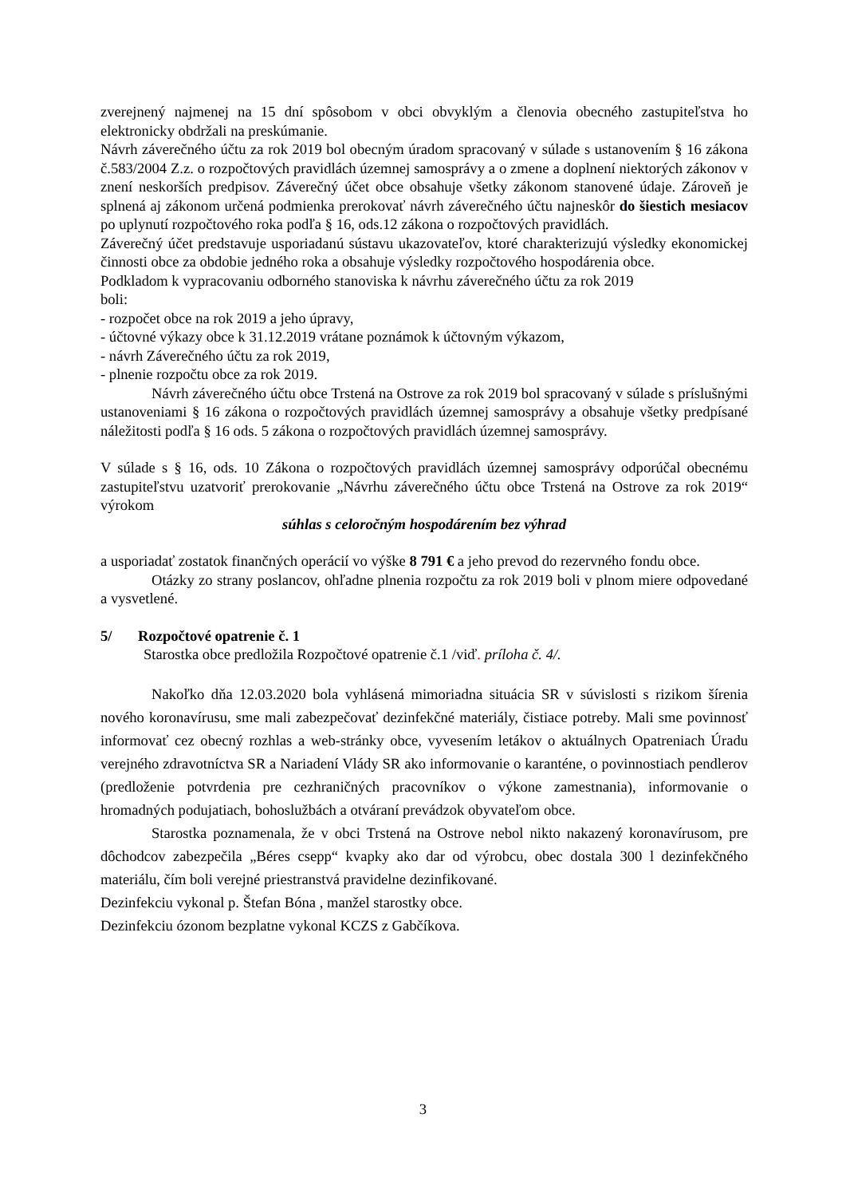zverejnený najmenej na 15 dní spôsobom v obci obvyklým a členovia obecného zastupiteľstva ho elektronicky obdržali na preskúmanie.
Návrh záverečného účtu za rok 2019 bol obecným úradom spracovaný v súlade s ustanovením § 16 zákona č.583/2004 Z.z. o rozpočtových pravidlách územnej samosprávy a o zmene a doplnení niektorých zákonov v znení neskorších predpisov. Záverečný účet obce obsahuje všetky zákonom stanovené údaje. Zároveň je splnená aj zákonom určená podmienka prerokovať návrh záverečného účtu najneskôr do šiestich mesiacov po uplynutí rozpočtového roka podľa § 16, ods.12 zákona o rozpočtových pravidlách.
Záverečný účet predstavuje usporiadanú sústavu ukazovateľov, ktoré charakterizujú výsledky ekonomickej činnosti obce za obdobie jedného roka a obsahuje výsledky rozpočtového hospodárenia obce.
Podkladom k vypracovaniu odborného stanoviska k návrhu záverečného účtu za rok 2019
boli:
- rozpočet obce na rok 2019 a jeho úpravy,
- účtovné výkazy obce k 31.12.2019 vrátane poznámok k účtovným výkazom,
- návrh Záverečného účtu za rok 2019,
- plnenie rozpočtu obce za rok 2019.
Návrh záverečného účtu obce Trstená na Ostrove za rok 2019 bol spracovaný v súlade s príslušnými ustanoveniami § 16 zákona o rozpočtových pravidlách územnej samosprávy a obsahuje všetky predpísané náležitosti podľa § 16 ods. 5 zákona o rozpočtových pravidlách územnej samosprávy.
V súlade s § 16, ods. 10 Zákona o rozpočtových pravidlách územnej samosprávy odporúčal obecnému zastupiteľstvu uzatvoriť prerokovanie „Návrhu záverečného účtu obce Trstená na Ostrove za rok 2019“ výrokom
súhlas s celoročným hospodárením bez výhrad
a usporiadať zostatok finančných operácií vo výške 8 791 € a jeho prevod do rezervného fondu obce.
Otázky zo strany poslancov, ohľadne plnenia rozpočtu za rok 2019 boli v plnom miere odpovedané a vysvetlené.
5/ Rozpočtové opatrenie č. 1
Starostka obce predložila Rozpočtové opatrenie č.1 /viď. príloha č. 4/.
Nakoľko dňa 12.03.2020 bola vyhlásená mimoriadna situácia SR v súvislosti s rizikom šírenia nového koronavírusu, sme mali zabezpečovať dezinfekčné materiály, čistiace potreby. Mali sme povinnosť informovať cez obecný rozhlas a web-stránky obce, vyvesením letákov o aktuálnych Opatreniach Úradu verejného zdravotníctva SR a Nariadení Vlády SR ako informovanie o karanténe, o povinnostiach pendlerov (predloženie potvrdenia pre cezhraničných pracovníkov o výkone zamestnania), informovanie o hromadných podujatiach, bohoslužbách a otváraní prevádzok obyvateľom obce.
Starostka poznamenala, že v obci Trstená na Ostrove nebol nikto nakazený koronavírusom, pre dôchodcov zabezpečila „Béres csepp“ kvapky ako dar od výrobcu, obec dostala 300 l dezinfekčného materiálu, čím boli verejné priestranstvá pravidelne dezinfikované.
Dezinfekciu vykonal p. Štefan Bóna , manžel starostky obce.
Dezinfekciu ózonom bezplatne vykonal KCZS z Gabčíkova.
3